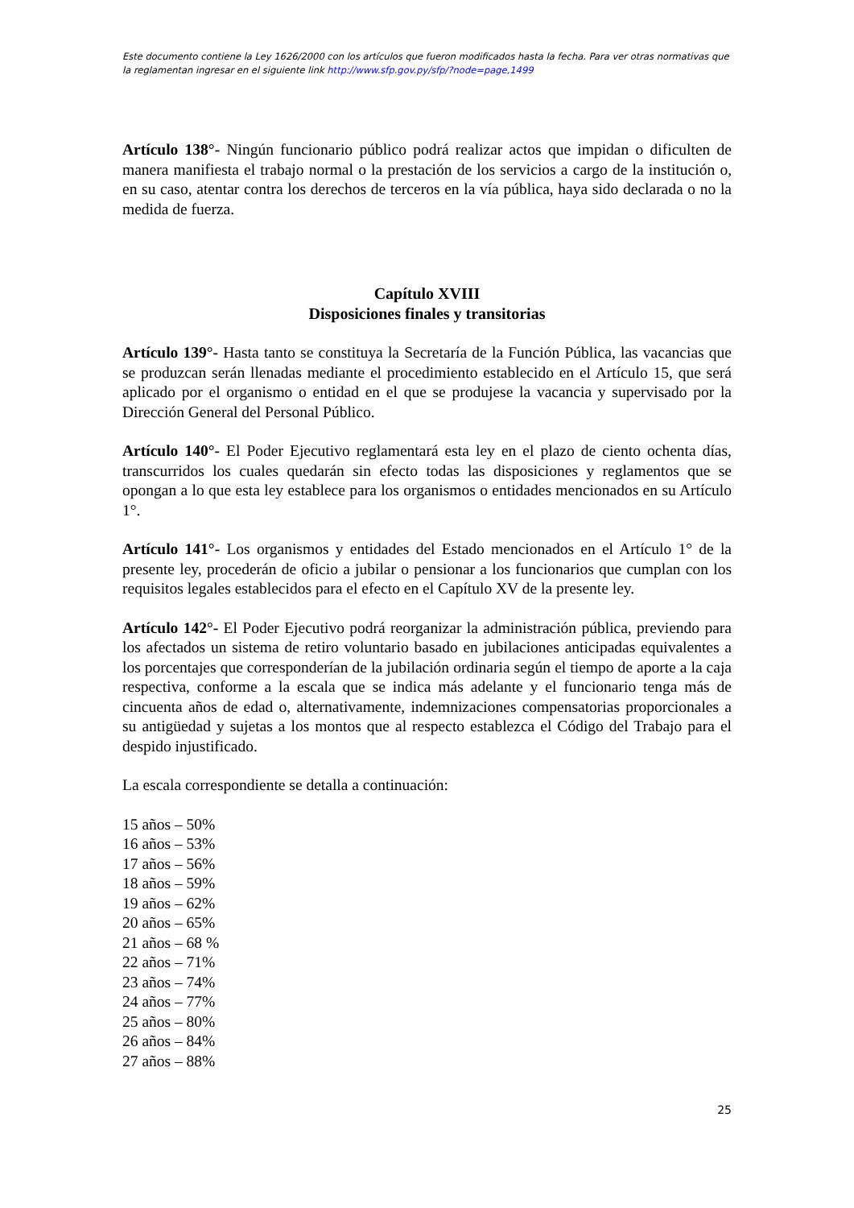Este documento contiene la Ley 1626/2000 con los artículos que fueron modificados hasta la fecha. Para ver otras normativas que la reglamentan ingresar en el siguiente link http://www.sfp.gov.py/sfp/?node=page,1499
Artículo 138°- Ningún funcionario público podrá realizar actos que impidan o dificulten de manera manifiesta el trabajo normal o la prestación de los servicios a cargo de la institución o, en su caso, atentar contra los derechos de terceros en la vía pública, haya sido declarada o no la medida de fuerza.
Capítulo XVIII
Disposiciones finales y transitorias
Artículo 139°- Hasta tanto se constituya la Secretaría de la Función Pública, las vacancias que se produzcan serán llenadas mediante el procedimiento establecido en el Artículo 15, que será aplicado por el organismo o entidad en el que se produjese la vacancia y supervisado por la Dirección General del Personal Público.
Artículo 140°- El Poder Ejecutivo reglamentará esta ley en el plazo de ciento ochenta días, transcurridos los cuales quedarán sin efecto todas las disposiciones y reglamentos que se opongan a lo que esta ley establece para los organismos o entidades mencionados en su Artículo 1°.
Artículo 141°- Los organismos y entidades del Estado mencionados en el Artículo 1° de la presente ley, procederán de oficio a jubilar o pensionar a los funcionarios que cumplan con los requisitos legales establecidos para el efecto en el Capítulo XV de la presente ley.
Artículo 142°- El Poder Ejecutivo podrá reorganizar la administración pública, previendo para los afectados un sistema de retiro voluntario basado en jubilaciones anticipadas equivalentes a los porcentajes que corresponderían de la jubilación ordinaria según el tiempo de aporte a la caja respectiva, conforme a la escala que se indica más adelante y el funcionario tenga más de cincuenta años de edad o, alternativamente, indemnizaciones compensatorias proporcionales a su antigüedad y sujetas a los montos que al respecto establezca el Código del Trabajo para el despido injustificado.
La escala correspondiente se detalla a continuación:
15 años – 50%
16 años – 53%
17 años – 56%
18 años – 59%
19 años – 62%
20 años – 65%
21 años – 68 %
22 años – 71%
23 años – 74%
24 años – 77%
25 años – 80%
26 años – 84%
27 años – 88%
25